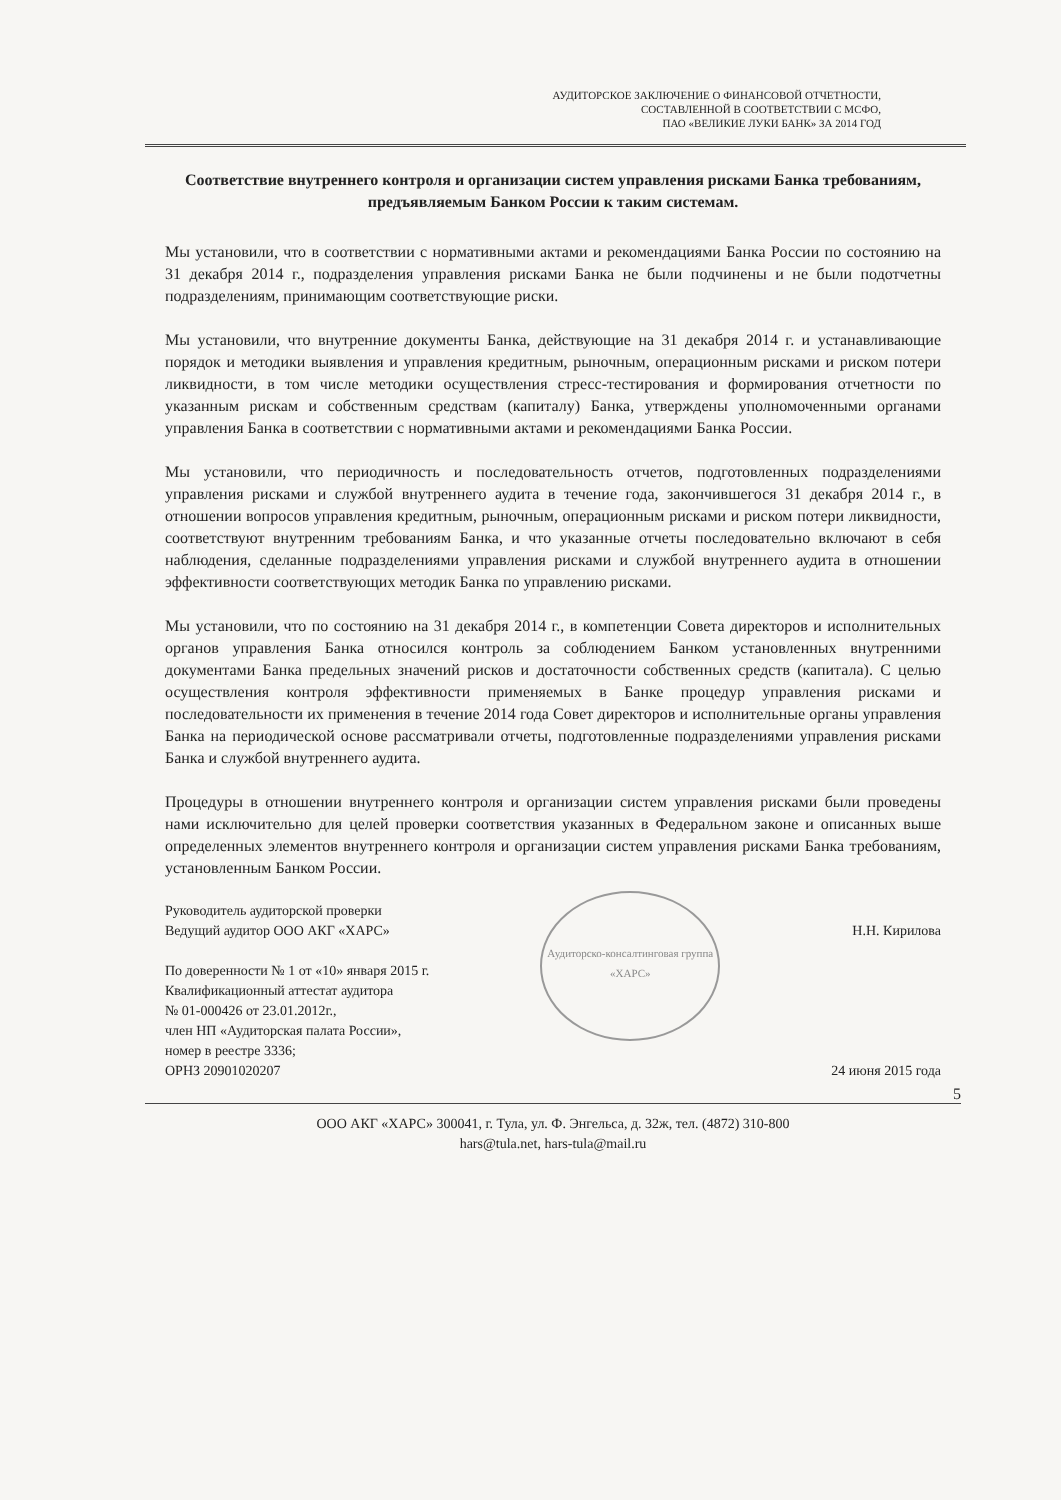АУДИТОРСКОЕ ЗАКЛЮЧЕНИЕ О ФИНАНСОВОЙ ОТЧЕТНОСТИ,
СОСТАВЛЕННОЙ В СООТВЕТСТВИИ С МСФО,
ПАО «ВЕЛИКИЕ ЛУКИ БАНК» ЗА 2014 ГОД
Соответствие внутреннего контроля и организации систем управления рисками Банка требованиям, предъявляемым Банком России к таким системам.
Мы установили, что в соответствии с нормативными актами и рекомендациями Банка России по состоянию на 31 декабря 2014 г., подразделения управления рисками Банка не были подчинены и не были подотчетны подразделениям, принимающим соответствующие риски.
Мы установили, что внутренние документы Банка, действующие на 31 декабря 2014 г. и устанавливающие порядок и методики выявления и управления кредитным, рыночным, операционным рисками и риском потери ликвидности, в том числе методики осуществления стресс-тестирования и формирования отчетности по указанным рискам и собственным средствам (капиталу) Банка, утверждены уполномоченными органами управления Банка в соответствии с нормативными актами и рекомендациями Банка России.
Мы установили, что периодичность и последовательность отчетов, подготовленных подразделениями управления рисками и службой внутреннего аудита в течение года, закончившегося 31 декабря 2014 г., в отношении вопросов управления кредитным, рыночным, операционным рисками и риском потери ликвидности, соответствуют внутренним требованиям Банка, и что указанные отчеты последовательно включают в себя наблюдения, сделанные подразделениями управления рисками и службой внутреннего аудита в отношении эффективности соответствующих методик Банка по управлению рисками.
Мы установили, что по состоянию на 31 декабря 2014 г., в компетенции Совета директоров и исполнительных органов управления Банка относился контроль за соблюдением Банком установленных внутренними документами Банка предельных значений рисков и достаточности собственных средств (капитала). С целью осуществления контроля эффективности применяемых в Банке процедур управления рисками и последовательности их применения в течение 2014 года Совет директоров и исполнительные органы управления Банка на периодической основе рассматривали отчеты, подготовленные подразделениями управления рисками Банка и службой внутреннего аудита.
Процедуры в отношении внутреннего контроля и организации систем управления рисками были проведены нами исключительно для целей проверки соответствия указанных в Федеральном законе и описанных выше определенных элементов внутреннего контроля и организации систем управления рисками Банка требованиям, установленным Банком России.
Руководитель аудиторской проверки
Ведущий аудитор ООО АКГ «ХАРС»
По доверенности № 1 от «10» января 2015 г.
Квалификационный аттестат аудитора
№ 01-000426 от 23.01.2012г.,
член НП «Аудиторская палата России»,
номер в реестре 3336;
ОРНЗ 20901020207
Аудиторско-консалтинговая группа «ХАРС»
Н.Н. Кирилова
24 июня 2015 года
5
ООО АКГ «ХАРС» 300041, г. Тула, ул. Ф. Энгельса, д. 32ж, тел. (4872) 310-800
hars@tula.net, hars-tula@mail.ru